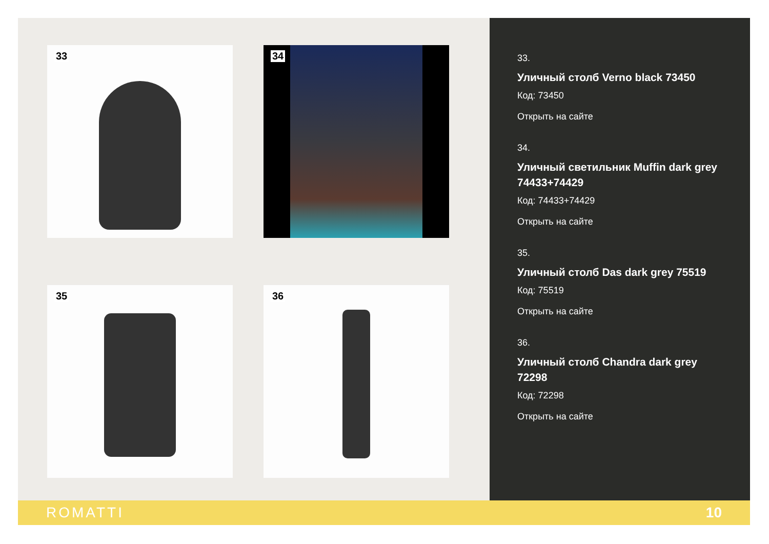33
34
35
36
33.
Уличный столб Verno black 73450
Код: 73450
Открыть на сайте
34.
Уличный светильник Muffin dark grey 74433+74429
Код: 74433+74429
Открыть на сайте
35.
Уличный столб Das dark grey 75519
Код: 75519
Открыть на сайте
36.
Уличный столб Chandra dark grey 72298
Код: 72298
Открыть на сайте
ROMATTI 10